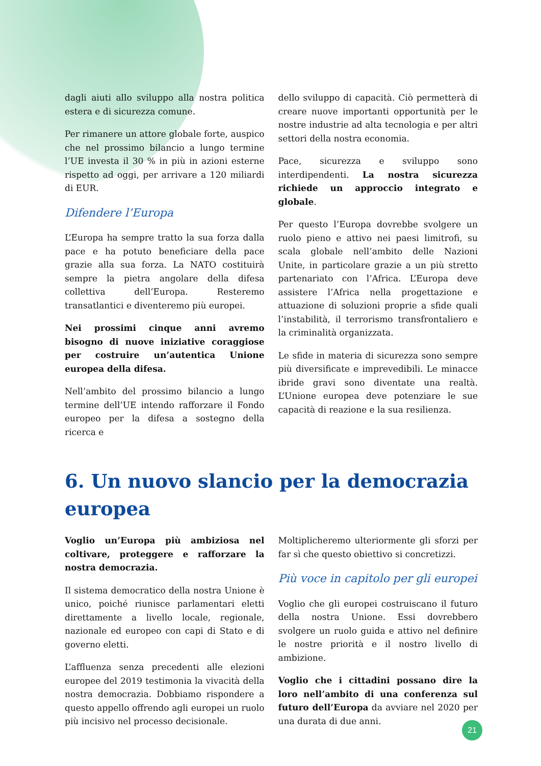dagli aiuti allo sviluppo alla nostra politica estera e di sicurezza comune.
Per rimanere un attore globale forte, auspico che nel prossimo bilancio a lungo termine l’UE investa il 30 % in più in azioni esterne rispetto ad oggi, per arrivare a 120 miliardi di EUR.
Difendere l’Europa
L’Europa ha sempre tratto la sua forza dalla pace e ha potuto beneficiare della pace grazie alla sua forza. La NATO costituirà sempre la pietra angolare della difesa collettiva dell’Europa. Resteremo transatlantici e diventeremo più europei.
Nei prossimi cinque anni avremo bisogno di nuove iniziative coraggiose per costruire un’autentica Unione europea della difesa.
Nell’ambito del prossimo bilancio a lungo termine dell’UE intendo rafforzare il Fondo europeo per la difesa a sostegno della ricerca e
dello sviluppo di capacità. Ciò permetterà di creare nuove importanti opportunità per le nostre industrie ad alta tecnologia e per altri settori della nostra economia.
Pace, sicurezza e sviluppo sono interdipendenti. La nostra sicurezza richiede un approccio integrato e globale.
Per questo l’Europa dovrebbe svolgere un ruolo pieno e attivo nei paesi limitrofi, su scala globale nell’ambito delle Nazioni Unite, in particolare grazie a un più stretto partenariato con l’Africa. L’Europa deve assistere l’Africa nella progettazione e attuazione di soluzioni proprie a sfide quali l’instabilità, il terrorismo transfrontaliero e la criminalità organizzata.
Le sfide in materia di sicurezza sono sempre più diversificate e imprevedibili. Le minacce ibride gravi sono diventate una realtà. L’Unione europea deve potenziare le sue capacità di reazione e la sua resilienza.
6. Un nuovo slancio per la democrazia europea
Voglio un’Europa più ambiziosa nel coltivare, proteggere e rafforzare la nostra democrazia.
Il sistema democratico della nostra Unione è unico, poiché riunisce parlamentari eletti direttamente a livello locale, regionale, nazionale ed europeo con capi di Stato e di governo eletti.
L’affluenza senza precedenti alle elezioni europee del 2019 testimonia la vivacità della nostra democrazia. Dobbiamo rispondere a questo appello offrendo agli europei un ruolo più incisivo nel processo decisionale.
Moltiplicheremo ulteriormente gli sforzi per far sì che questo obiettivo si concretizzi.
Più voce in capitolo per gli europei
Voglio che gli europei costruiscano il futuro della nostra Unione. Essi dovrebbero svolgere un ruolo guida e attivo nel definire le nostre priorità e il nostro livello di ambizione.
Voglio che i cittadini possano dire la loro nell’ambito di una conferenza sul futuro dell’Europa da avviare nel 2020 per una durata di due anni.
21